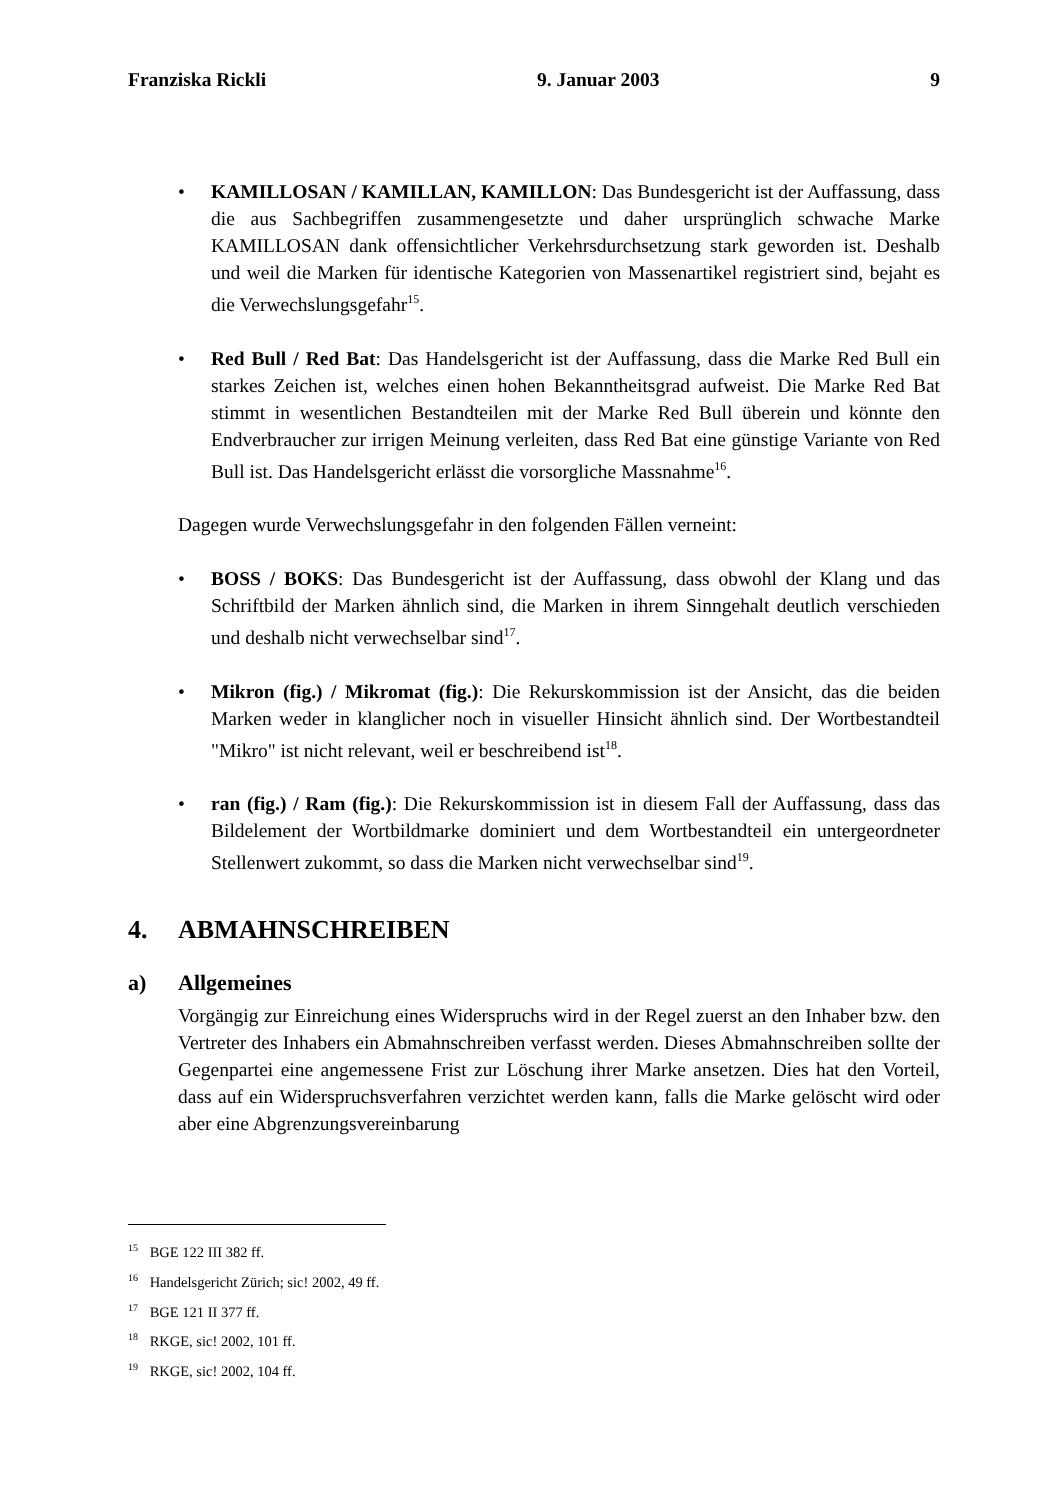Franziska Rickli 9. Januar 2003 9
• KAMILLOSAN / KAMILLAN, KAMILLON: Das Bundesgericht ist der Auffassung, dass die aus Sachbegriffen zusammengesetzte und daher ursprünglich schwache Marke KAMILLOSAN dank offensichtlicher Verkehrsdurchsetzung stark geworden ist. Deshalb und weil die Marken für identische Kategorien von Massenartikel registriert sind, bejaht es die Verwechslungsgefahr<sup>15</sup>.
• Red Bull / Red Bat: Das Handelsgericht ist der Auffassung, dass die Marke Red Bull ein starkes Zeichen ist, welches einen hohen Bekanntheitsgrad aufweist. Die Marke Red Bat stimmt in wesentlichen Bestandteilen mit der Marke Red Bull überein und könnte den Endverbraucher zur irrigen Meinung verleiten, dass Red Bat eine günstige Variante von Red Bull ist. Das Handelsgericht erlässt die vorsorgliche Massnahme<sup>16</sup>.
Dagegen wurde Verwechslungsgefahr in den folgenden Fällen verneint:
• BOSS / BOKS: Das Bundesgericht ist der Auffassung, dass obwohl der Klang und das Schriftbild der Marken ähnlich sind, die Marken in ihrem Sinngehalt deutlich verschieden und deshalb nicht verwechselbar sind<sup>17</sup>.
• Mikron (fig.) / Mikromat (fig.): Die Rekurskommission ist der Ansicht, das die beiden Marken weder in klanglicher noch in visueller Hinsicht ähnlich sind. Der Wortbestandteil "Mikro" ist nicht relevant, weil er beschreibend ist<sup>18</sup>.
• ran (fig.) / Ram (fig.): Die Rekurskommission ist in diesem Fall der Auffassung, dass das Bildelement der Wortbildmarke dominiert und dem Wortbestandteil ein untergeordneter Stellenwert zukommt, so dass die Marken nicht verwechselbar sind<sup>19</sup>.
4. ABMAHNSCHREIBEN
a) Allgemeines
Vorgängig zur Einreichung eines Widerspruchs wird in der Regel zuerst an den Inhaber bzw. den Vertreter des Inhabers ein Abmahnschreiben verfasst werden. Dieses Abmahnschreiben sollte der Gegenpartei eine angemessene Frist zur Löschung ihrer Marke ansetzen. Dies hat den Vorteil, dass auf ein Widerspruchsverfahren verzichtet werden kann, falls die Marke gelöscht wird oder aber eine Abgrenzungsvereinbarung
<sup>15</sup> BGE 122 III 382 ff.
<sup>16</sup> Handelsgericht Zürich; sic! 2002, 49 ff.
<sup>17</sup> BGE 121 II 377 ff.
<sup>18</sup> RKGE, sic! 2002, 101 ff.
<sup>19</sup> RKGE, sic! 2002, 104 ff.